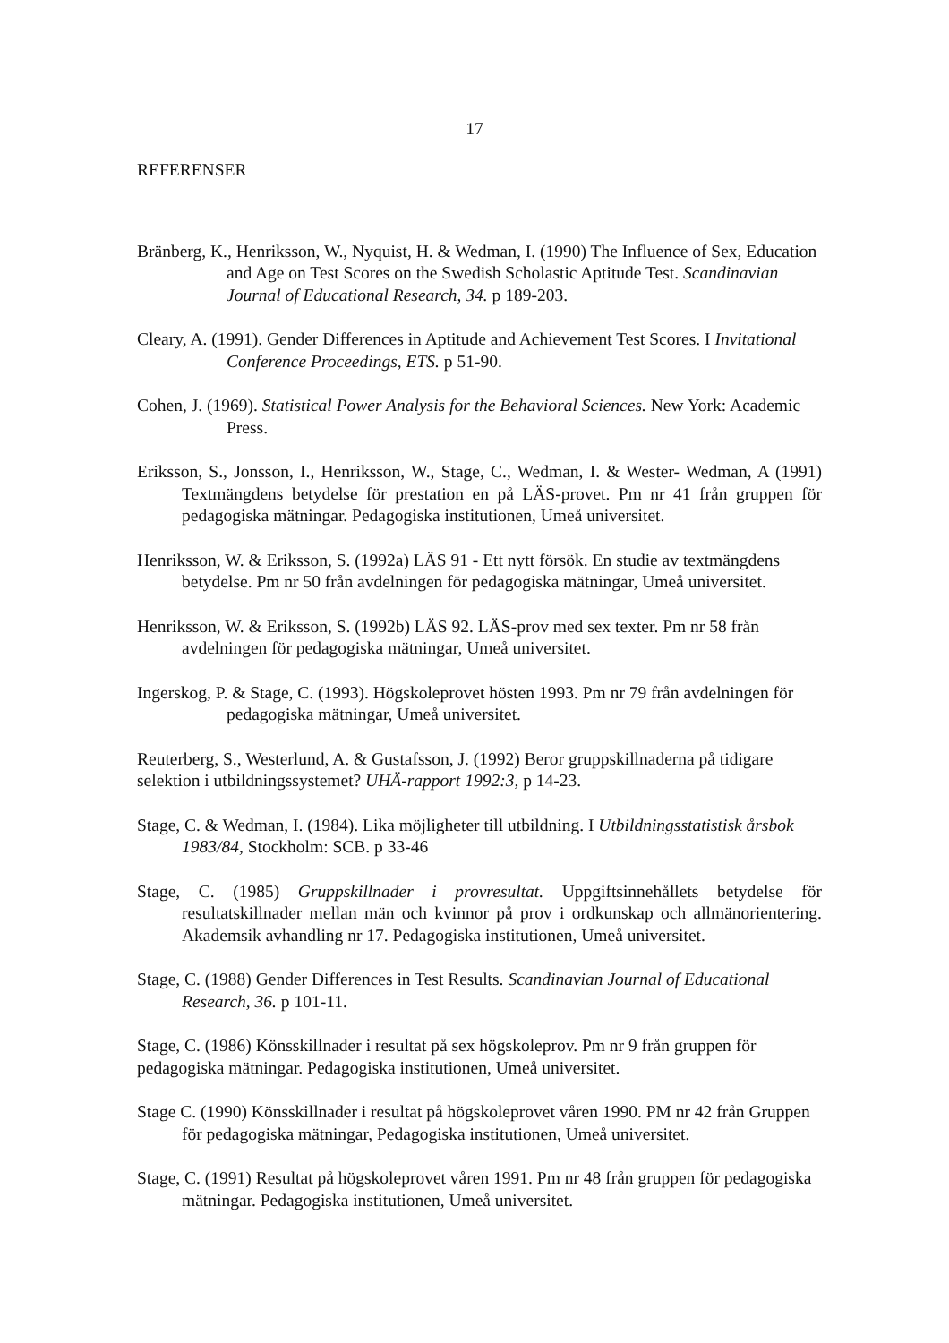17
REFERENSER
Bränberg, K., Henriksson, W., Nyquist, H. & Wedman, I. (1990) The Influence of Sex, Education and Age on Test Scores on the Swedish Scholastic Aptitude Test. Scandinavian Journal of Educational Research, 34. p 189-203.
Cleary, A. (1991). Gender Differences in Aptitude and Achievement Test Scores. I Invitational Conference Proceedings, ETS. p 51-90.
Cohen, J. (1969). Statistical Power Analysis for the Behavioral Sciences. New York: Academic Press.
Eriksson, S., Jonsson, I., Henriksson, W., Stage, C., Wedman, I. & Wester- Wedman, A (1991) Textmängdens betydelse för prestation en på LÄS-provet. Pm nr 41 från gruppen för pedagogiska mätningar. Pedagogiska institutionen, Umeå universitet.
Henriksson, W. & Eriksson, S. (1992a) LÄS 91 - Ett nytt försök. En studie av textmängdens betydelse. Pm nr 50 från avdelningen för pedagogiska mätningar, Umeå universitet.
Henriksson, W. & Eriksson, S. (1992b) LÄS 92. LÄS-prov med sex texter. Pm nr 58 från avdelningen för pedagogiska mätningar, Umeå universitet.
Ingerskog, P. & Stage, C. (1993). Högskoleprovet hösten 1993. Pm nr 79 från avdelningen för pedagogiska mätningar, Umeå universitet.
Reuterberg, S., Westerlund, A. & Gustafsson, J. (1992) Beror gruppskillnaderna på tidigare selektion i utbildningssystemet? UHÄ-rapport 1992:3, p 14-23.
Stage, C. & Wedman, I. (1984). Lika möjligheter till utbildning. I Utbildningsstatistisk årsbok 1983/84, Stockholm: SCB. p 33-46
Stage, C. (1985) Gruppskillnader i provresultat. Uppgiftsinnehållets betydelse för resultatskillnader mellan män och kvinnor på prov i ordkunskap och allmänorientering. Akademsik avhandling nr 17. Pedagogiska institutionen, Umeå universitet.
Stage, C. (1988) Gender Differences in Test Results. Scandinavian Journal of Educational Research, 36. p 101-11.
Stage, C. (1986) Könsskillnader i resultat på sex högskoleprov. Pm nr 9 från gruppen för pedagogiska mätningar. Pedagogiska institutionen, Umeå universitet.
Stage C. (1990) Könsskillnader i resultat på högskoleprovet våren 1990. PM nr 42 från Gruppen för pedagogiska mätningar, Pedagogiska institutionen, Umeå universitet.
Stage, C. (1991) Resultat på högskoleprovet våren 1991. Pm nr 48 från gruppen för pedagogiska mätningar. Pedagogiska institutionen, Umeå universitet.